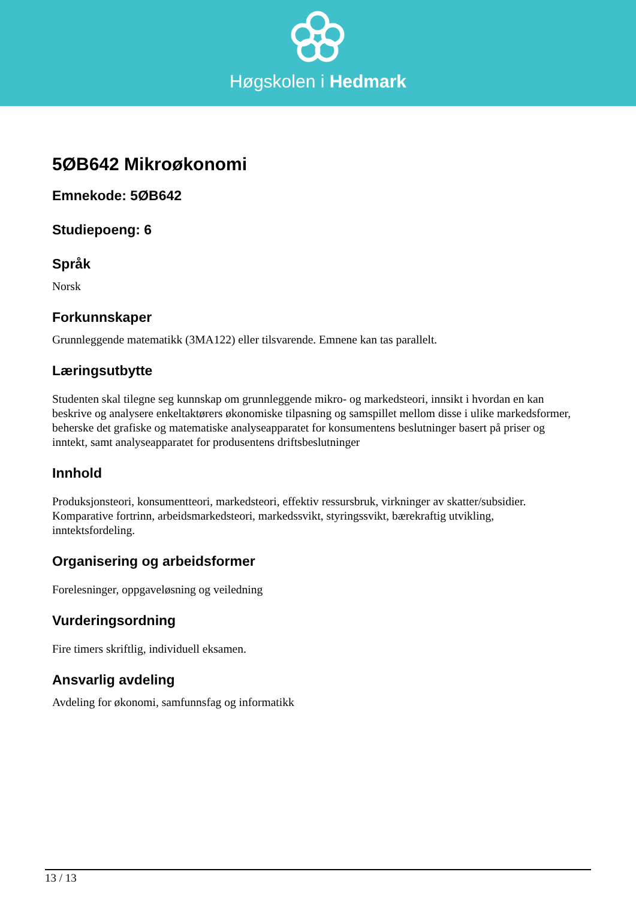Høgskolen i Hedmark
5ØB642 Mikroøkonomi
Emnekode: 5ØB642
Studiepoeng: 6
Språk
Norsk
Forkunnskaper
Grunnleggende matematikk (3MA122) eller tilsvarende. Emnene kan tas parallelt.
Læringsutbytte
Studenten skal tilegne seg kunnskap om grunnleggende mikro- og markedsteori, innsikt i hvordan en kan beskrive og analysere enkeltaktørers økonomiske tilpasning og samspillet mellom disse i ulike markedsformer, beherske det grafiske og matematiske analyseapparatet for konsumentens beslutninger basert på priser og inntekt, samt analyseapparatet for produsentens driftsbeslutninger
Innhold
Produksjonsteori, konsumentteori, markedsteori, effektiv ressursbruk, virkninger av skatter/subsidier. Komparative fortrinn, arbeidsmarkedsteori, markedssvikt, styringssvikt, bærekraftig utvikling, inntektsfordeling.
Organisering og arbeidsformer
Forelesninger, oppgaveløsning og veiledning
Vurderingsordning
Fire timers skriftlig, individuell eksamen.
Ansvarlig avdeling
Avdeling for økonomi, samfunnsfag og informatikk
13 / 13